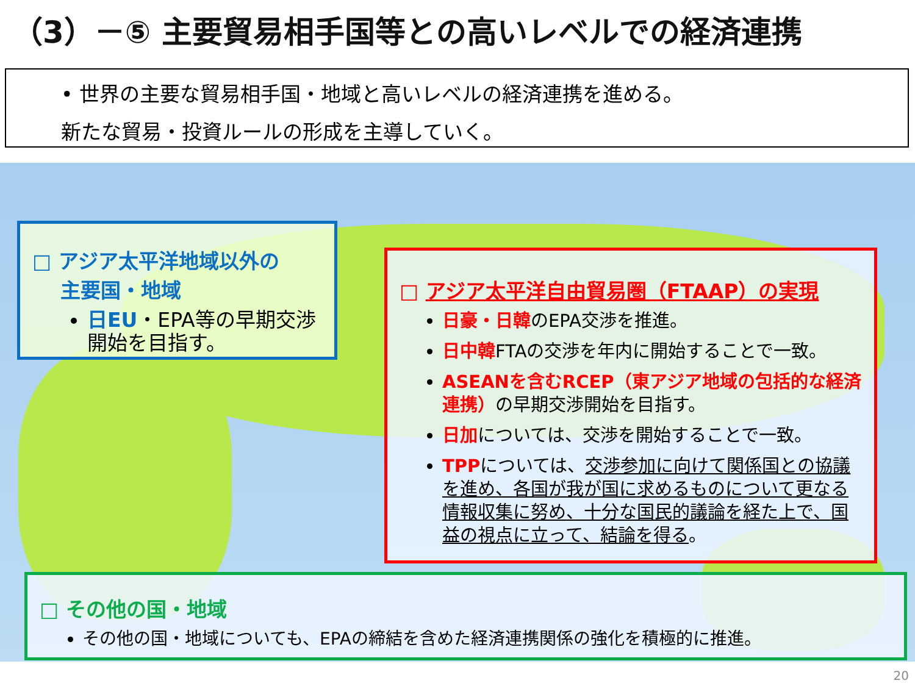（3）－⑤ 主要貿易相手国等との高いレベルでの経済連携
• 世界の主要な貿易相手国・地域と高いレベルの経済連携を進める。
新たな貿易・投資ルールの形成を主導していく。
□ アジア太平洋地域以外の
主要国・地域
日EU・EPA等の早期交渉開始を目指す。
□ アジア太平洋自由貿易圏（FTAAP）の実現
日豪・日韓のEPA交渉を推進。
日中韓FTAの交渉を年内に開始することで一致。
ASEANを含むRCEP（東アジア地域の包括的な経済連携）の早期交渉開始を目指す。
日加については、交渉を開始することで一致。
TPPについては、交渉参加に向けて関係国との協議を進め、各国が我が国に求めるものについて更なる情報収集に努め、十分な国民的議論を経た上で、国益の視点に立って、結論を得る。
□ その他の国・地域
その他の国・地域についても、EPAの締結を含めた経済連携関係の強化を積極的に推進。
20